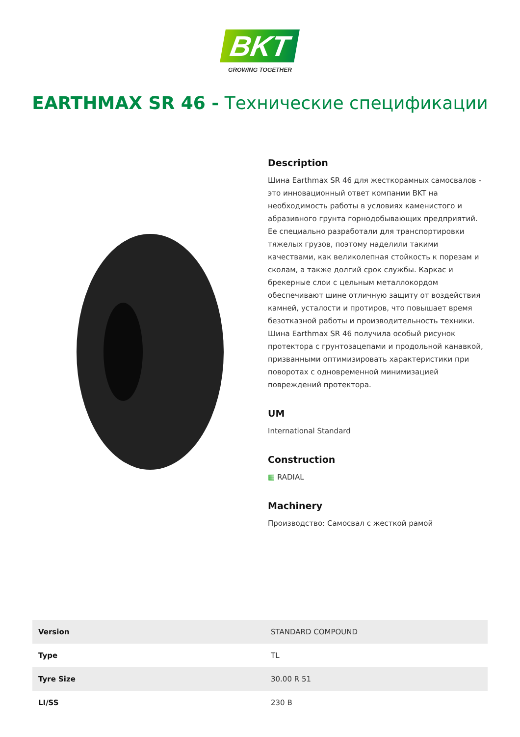BKT
GROWING TOGETHER
EARTHMAX SR 46 - Технические спецификации
Description
Шина Earthmax SR 46 для жесткорамных самосвалов - это инновационный ответ компании BKT на необходимость работы в условиях каменистого и абразивного грунта горнодобывающих предприятий. Ее специально разработали для транспортировки тяжелых грузов, поэтому наделили такими качествами, как великолепная стойкость к порезам и сколам, а также долгий срок службы. Каркас и брекерные слои с цельным металлокордом обеспечивают шине отличную защиту от воздействия камней, усталости и протиров, что повышает время безотказной работы и производительность техники. Шина Earthmax SR 46 получила особый рисунок протектора с грунтозацепами и продольной канавкой, призванными оптимизировать характеристики при поворотах с одновременной минимизацией повреждений протектора.
UM
International Standard
Construction
▦ RADIAL
Machinery
Производство: Самосвал с жесткой рамой
| Version | STANDARD COMPOUND |
| Type | TL |
| Tyre Size | 30.00 R 51 |
| LI/SS | 230 B |